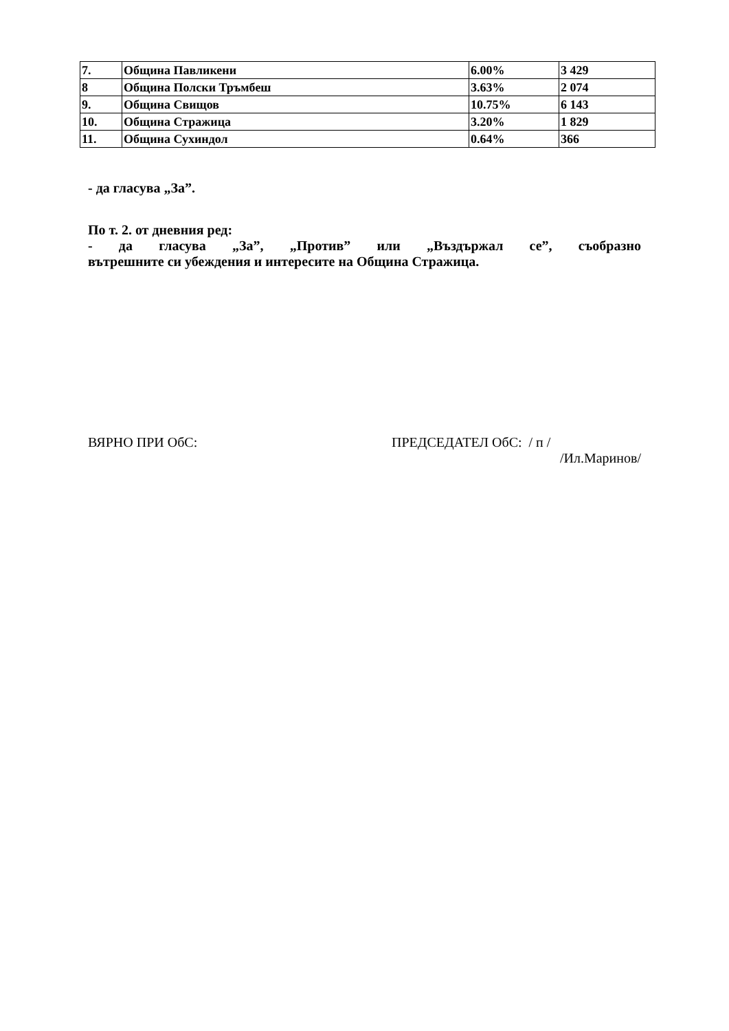| 7. | Община Павликени | 6.00% | 3 429 |
| 8 | Община Полски Тръмбеш | 3.63% | 2 074 |
| 9. | Община Свищов | 10.75% | 6 143 |
| 10. | Община Стражица | 3.20% | 1 829 |
| 11. | Община Сухиндол | 0.64% | 366 |
- да гласува „За”.
По т. 2. от дневния ред:
- да гласува „За”, „Против” или „Въздържал се”, съобразно
вътрешните си убеждения и интересите на Община Стражица.
ВЯРНО ПРИ ОбС: ПРЕДСЕДАТЕЛ ОбС: / п /
/Ил.Маринов/